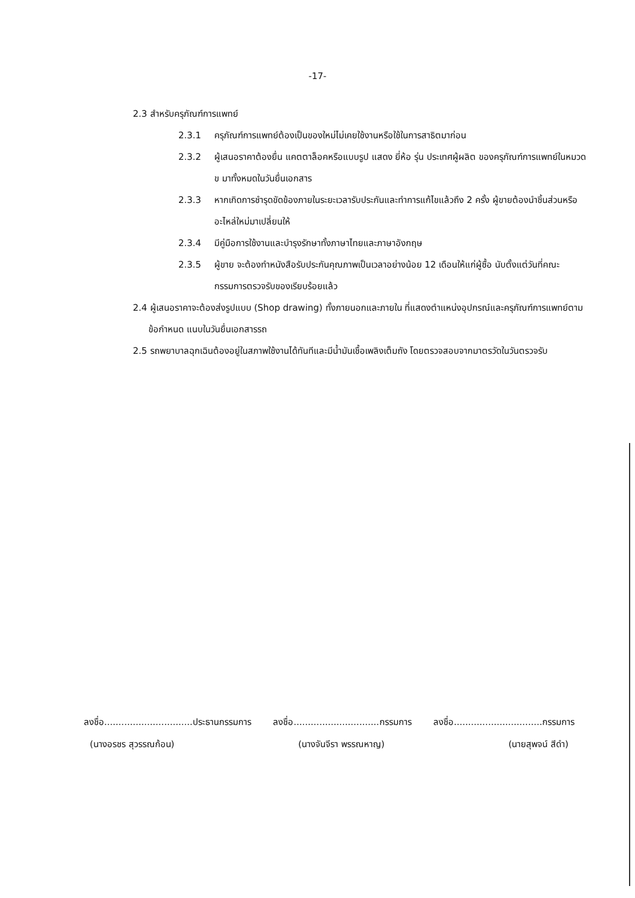-17-
2.3 สำหรับครุภัณฑ์การแพทย์
2.3.1 ครุภัณฑ์การแพทย์ต้องเป็นของใหม่ไม่เคยใช้งานหรือใช้ในการสาธิตมาก่อน
2.3.2 ผู้เสนอราคาต้องยื่น แคตตาล็อคหรือแบบรูป แสดง ยี่ห้อ รุ่น ประเทศผู้ผลิต ของครุภัณฑ์การแพทย์ในหมวด ข มาทั้งหมดในวันยื่นเอกสาร
2.3.3 หากเกิดการชำรุดขัดข้องภายในระยะเวลารับประกันและทำการแก้ไขแล้วถึง 2 ครั้ง ผู้ขายต้องนำชิ้นส่วนหรืออะไหล่ใหม่มาเปลี่ยนให้
2.3.4 มีคู่มือการใช้งานและบำรุงรักษาทั้งภาษาไทยและภาษาอังกฤษ
2.3.5 ผู้ขาย จะต้องทำหนังสือรับประกันคุณภาพเป็นเวลาอย่างน้อย 12 เดือนให้แก่ผู้ซื้อ นับตั้งแต่วันที่คณะกรรมการตรวจรับของเรียบร้อยแล้ว
2.4 ผู้เสนอราคาจะต้องส่งรูปแบบ (Shop drawing) ทั้งภายนอกและภายใน ที่แสดงตำแหน่งอุปกรณ์และครุภัณฑ์การแพทย์ตามข้อกำหนด แนบในวันยื่นเอกสารรถ
2.5 รถพยาบาลฉุกเฉินต้องอยู่ในสภาพใช้งานได้ทันทีและมีน้ำมันเชื้อเพลิงเต็มถัง โดยตรวจสอบจากมาตรวัดในวันตรวจรับ
ลงชื่อ...............................ประธานกรรมการ ลงชื่อ..............................กรรมการ ลงชื่อ...............................กรรมการ
(นางอรชร สุวรรณก้อน) (นางจันจีรา พรรณหาญ) (นายสุพจน์ สีดำ)